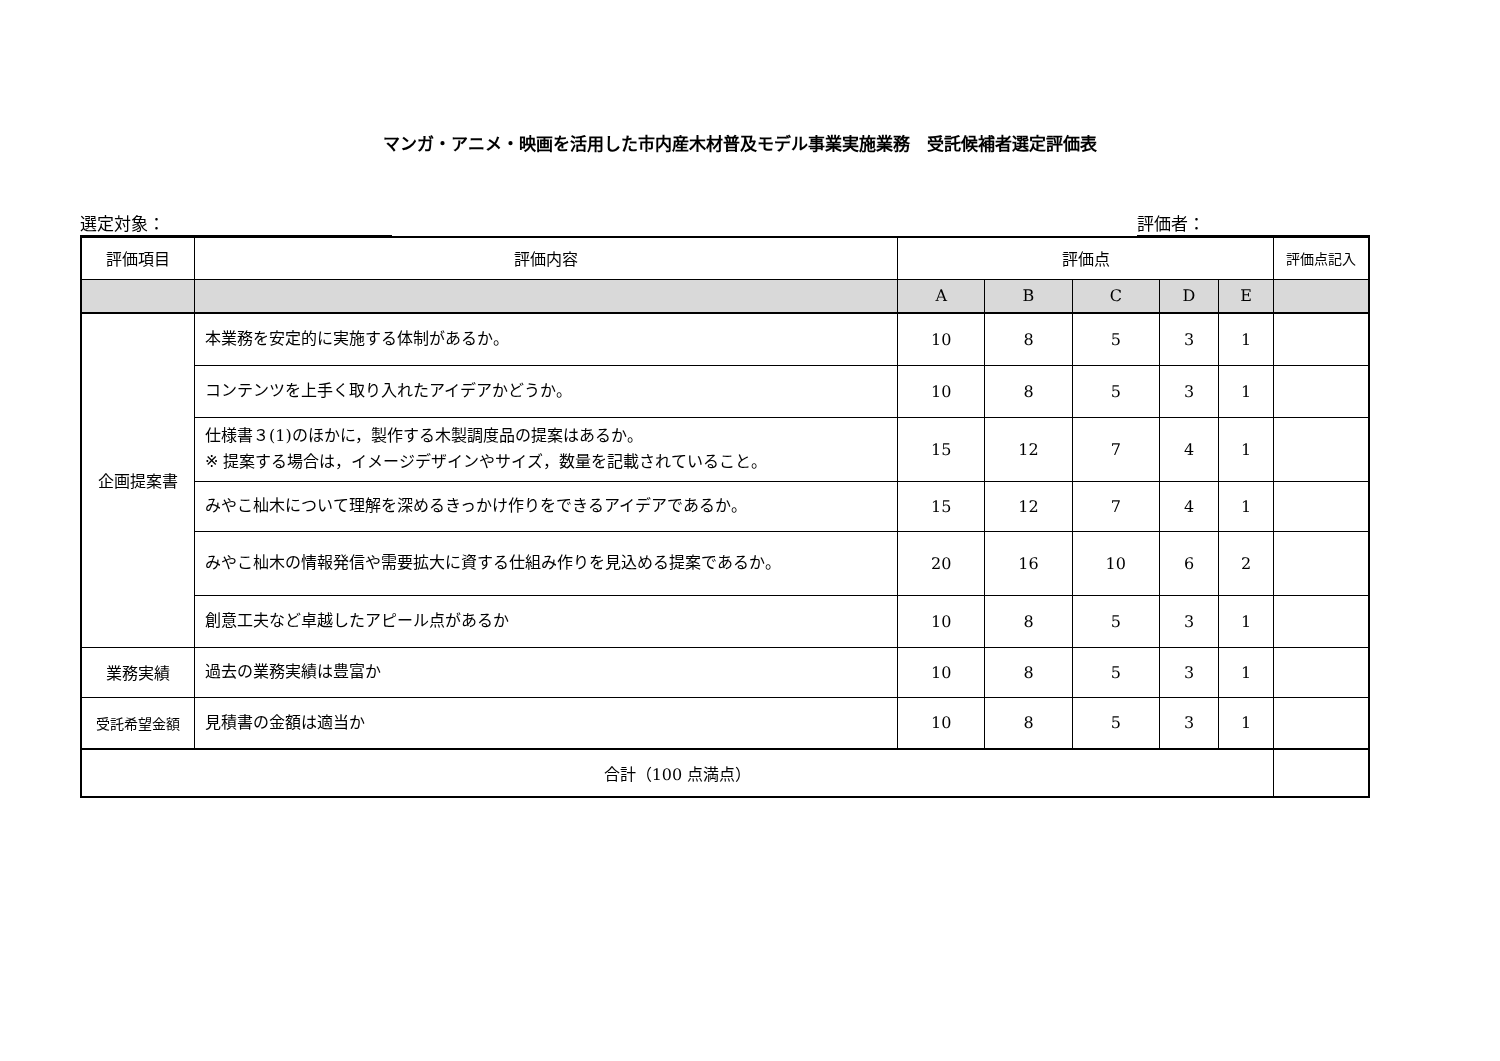マンガ・アニメ・映画を活用した市内産木材普及モデル事業実施業務　受託候補者選定評価表
選定対象： 評価者：
| 評価項目 | 評価内容 | 評価点 | | | | | 評価点記入 |
| --- | --- | --- | --- | --- | --- | --- | --- |
| | | A | B | C | D | E | |
| 企画提案書 | 本業務を安定的に実施する体制があるか。 | 10 | 8 | 5 | 3 | 1 | |
| | コンテンツを上手く取り入れたアイデアかどうか。 | 10 | 8 | 5 | 3 | 1 | |
| | 仕様書３(1)のほかに，製作する木製調度品の提案はあるか。 ※ 提案する場合は，イメージデザインやサイズ，数量を記載されていること。 | 15 | 12 | 7 | 4 | 1 | |
| | みやこ杣木について理解を深めるきっかけ作りをできるアイデアであるか。 | 15 | 12 | 7 | 4 | 1 | |
| | みやこ杣木の情報発信や需要拡大に資する仕組み作りを見込める提案であるか。 | 20 | 16 | 10 | 6 | 2 | |
| | 創意工夫など卓越したアピール点があるか | 10 | 8 | 5 | 3 | 1 | |
| 業務実績 | 過去の業務実績は豊富か | 10 | 8 | 5 | 3 | 1 | |
| 受託希望金額 | 見積書の金額は適当か | 10 | 8 | 5 | 3 | 1 | |
| 合計（100 点満点） | | | | | | | |